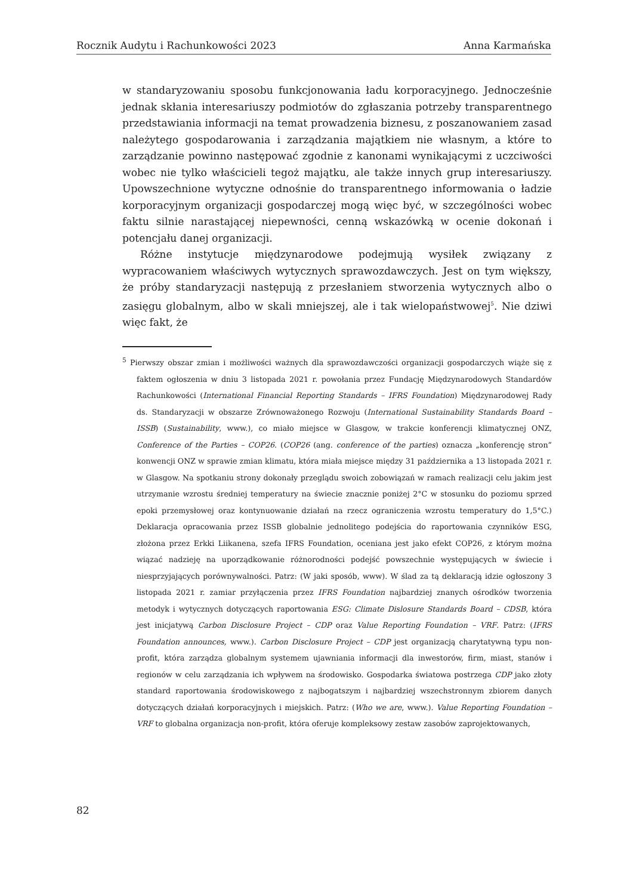Rocznik Audytu i Rachunkowości 2023 Anna Karmańska
w standaryzowaniu sposobu funkcjonowania ładu korporacyjnego. Jednocześnie jednak skłania interesariuszy podmiotów do zgłaszania potrzeby transparentnego przedstawiania informacji na temat prowadzenia biznesu, z poszanowaniem zasad należytego gospodarowania i zarządzania majątkiem nie własnym, a które to zarządzanie powinno następować zgodnie z kanonami wynikającymi z uczciwości wobec nie tylko właścicieli tegoż majątku, ale także innych grup interesariuszy. Upowszechnione wytyczne odnośnie do transparentnego informowania o ładzie korporacyjnym organizacji gospodarczej mogą więc być, w szczególności wobec faktu silnie narastającej niepewności, cenną wskazówką w ocenie dokonań i potencjału danej organizacji.
Różne instytucje międzynarodowe podejmują wysiłek związany z wypracowaniem właściwych wytycznych sprawozdawczych. Jest on tym większy, że próby standaryzacji następują z przesłaniem stworzenia wytycznych albo o zasięgu globalnym, albo w skali mniejszej, ale i tak wielopaństwowej<sup>5</sup>. Nie dziwi więc fakt, że
<sup>5</sup> Pierwszy obszar zmian i możliwości ważnych dla sprawozdawczości organizacji gospodarczych wiąże się z faktem ogłoszenia w dniu 3 listopada 2021 r. powołania przez Fundację Międzynarodowych Standardów Rachunkowości (International Financial Reporting Standards – IFRS Foundation) Międzynarodowej Rady ds. Standaryzacji w obszarze Zrównoważonego Rozwoju (International Sustainability Standards Board – ISSB) (Sustainability, www.), co miało miejsce w Glasgow, w trakcie konferencji klimatycznej ONZ, Conference of the Parties – COP26. (COP26 (ang. conference of the parties) oznacza „konferencję stron” konwencji ONZ w sprawie zmian klimatu, która miała miejsce między 31 października a 13 listopada 2021 r. w Glasgow. Na spotkaniu strony dokonały przeglądu swoich zobowiązań w ramach realizacji celu jakim jest utrzymanie wzrostu średniej temperatury na świecie znacznie poniżej 2°C w stosunku do poziomu sprzed epoki przemysłowej oraz kontynuowanie działań na rzecz ograniczenia wzrostu temperatury do 1,5°C.) Deklaracja opracowania przez ISSB globalnie jednolitego podejścia do raportowania czynników ESG, złożona przez Erkki Liikanena, szefa IFRS Foundation, oceniana jest jako efekt COP26, z którym można wiązać nadzieję na uporządkowanie różnorodności podejść powszechnie występujących w świecie i niesprzyjających porównywalności. Patrz: (W jaki sposób, www). W ślad za tą deklaracją idzie ogłoszony 3 listopada 2021 r. zamiar przyłączenia przez IFRS Foundation najbardziej znanych ośrodków tworzenia metodyk i wytycznych dotyczących raportowania ESG: Climate Dislosure Standards Board – CDSB, która jest inicjatywą Carbon Disclosure Project – CDP oraz Value Reporting Foundation – VRF. Patrz: (IFRS Foundation announces, www.). Carbon Disclosure Project – CDP jest organizacją charytatywną typu non-profit, która zarządza globalnym systemem ujawniania informacji dla inwestorów, firm, miast, stanów i regionów w celu zarządzania ich wpływem na środowisko. Gospodarka światowa postrzega CDP jako złoty standard raportowania środowiskowego z najbogatszym i najbardziej wszechstronnym zbiorem danych dotyczących działań korporacyjnych i miejskich. Patrz: (Who we are, www.). Value Reporting Foundation – VRF to globalna organizacja non-profit, która oferuje kompleksowy zestaw zasobów zaprojektowanych,
82